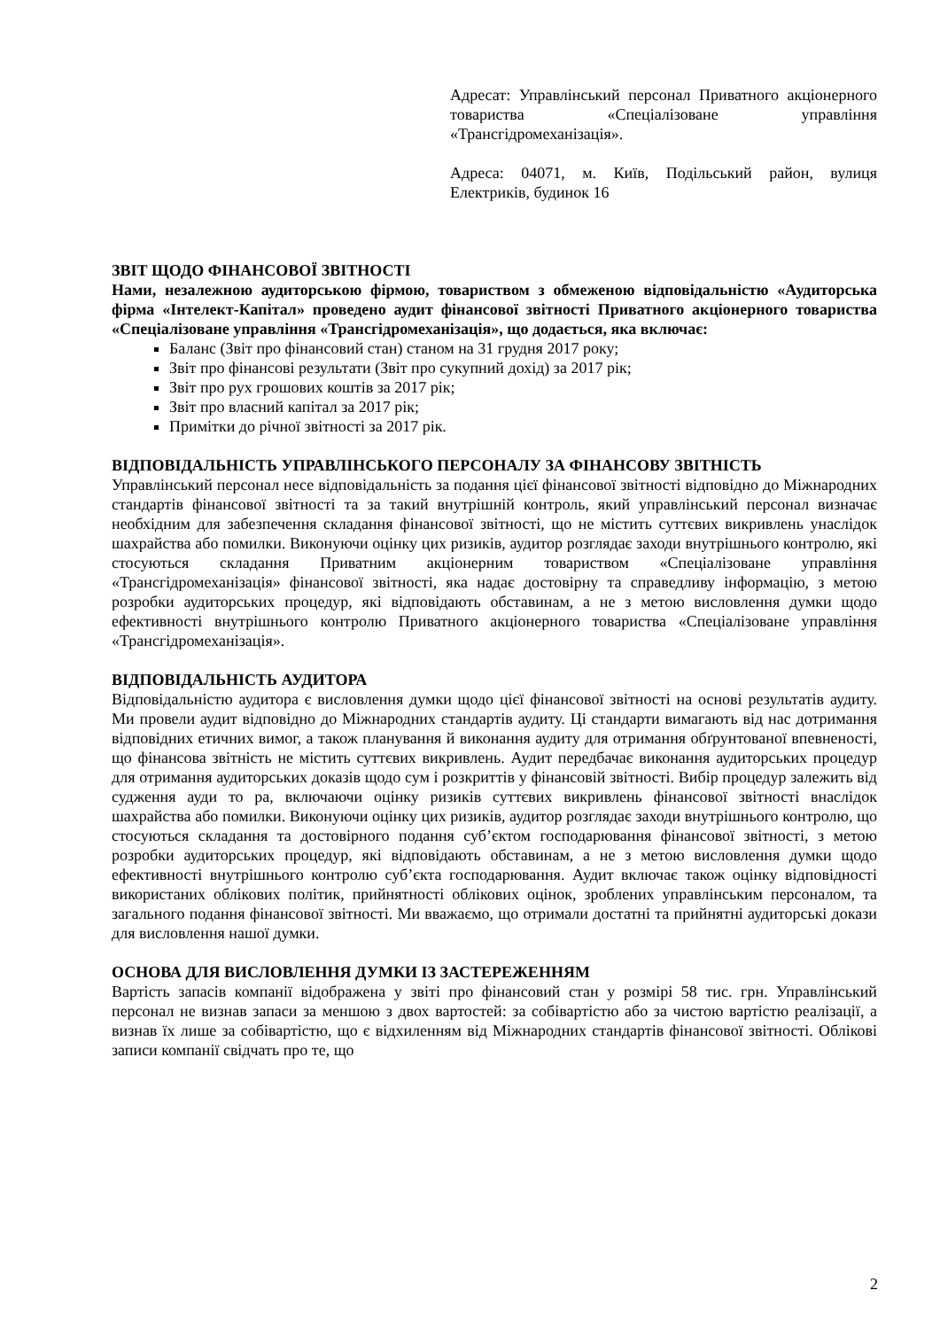Адресат: Управлінський персонал Приватного акціонерного товариства «Спеціалізоване управління «Трансгідромеханізація».
Адреса: 04071, м. Київ, Подільський район, вулиця Електриків, будинок 16
ЗВІТ ЩОДО ФІНАНСОВОЇ ЗВІТНОСТІ
Нами, незалежною аудиторською фірмою, товариством з обмеженою відповідальністю «Аудиторська фірма «Інтелект-Капітал» проведено аудит фінансової звітності Приватного акціонерного товариства «Спеціалізоване управління «Трансгідромеханізація», що додається, яка включає:
Баланс (Звіт про фінансовий стан) станом на 31 грудня 2017 року;
Звіт про фінансові результати (Звіт про сукупний дохід) за 2017 рік;
Звіт про рух грошових коштів за 2017 рік;
Звіт про власний капітал за 2017 рік;
Примітки до річної звітності за 2017 рік.
ВІДПОВІДАЛЬНІСТЬ УПРАВЛІНСЬКОГО ПЕРСОНАЛУ ЗА ФІНАНСОВУ ЗВІТНІСТЬ
Управлінський персонал несе відповідальність за подання цієї фінансової звітності відповідно до Міжнародних стандартів фінансової звітності та за такий внутрішній контроль, який управлінський персонал визначає необхідним для забезпечення складання фінансової звітності, що не містить суттєвих викривлень унаслідок шахрайства або помилки. Виконуючи оцінку цих ризиків, аудитор розглядає заходи внутрішнього контролю, які стосуються складання Приватним акціонерним товариством «Спеціалізоване управління «Трансгідромеханізація» фінансової звітності, яка надає достовірну та справедливу інформацію, з метою розробки аудиторських процедур, які відповідають обставинам, а не з метою висловлення думки щодо ефективності внутрішнього контролю Приватного акціонерного товариства «Спеціалізоване управління «Трансгідромеханізація».
ВІДПОВІДАЛЬНІСТЬ АУДИТОРА
Відповідальністю аудитора є висловлення думки щодо цієї фінансової звітності на основі результатів аудиту. Ми провели аудит відповідно до Міжнародних стандартів аудиту. Ці стандарти вимагають від нас дотримання відповідних етичних вимог, а також планування й виконання аудиту для отримання обґрунтованої впевненості, що фінансова звітність не містить суттєвих викривлень. Аудит передбачає виконання аудиторських процедур для отримання аудиторських доказів щодо сум і розкриттів у фінансовій звітності. Вибір процедур залежить від судження ауди то ра, включаючи оцінку ризиків суттєвих викривлень фінансової звітності внаслідок шахрайства або помилки. Виконуючи оцінку цих ризиків, аудитор розглядає заходи внутрішнього контролю, що стосуються складання та достовірного подання суб’єктом господарювання фінансової звітності, з метою розробки аудиторських процедур, які відповідають обставинам, а не з метою висловлення думки щодо ефективності внутрішнього контролю суб’єкта господарювання. Аудит включає також оцінку відповідності використаних облікових політик, прийнятності облікових оцінок, зроблених управлінським персоналом, та загального подання фінансової звітності. Ми вважаємо, що отримали достатні та прийнятні аудиторські докази для висловлення нашої думки.
ОСНОВА ДЛЯ ВИСЛОВЛЕННЯ ДУМКИ ІЗ ЗАСТЕРЕЖЕННЯМ
Вартість запасів компанії відображена у звіті про фінансовий стан у розмірі 58 тис. грн. Управлінський персонал не визнав запаси за меншою з двох вартостей: за собівартістю або за чистою вартістю реалізації, а визнав їх лише за собівартістю, що є відхиленням від Міжнародних стандартів фінансової звітності. Облікові записи компанії свідчать про те, що
2